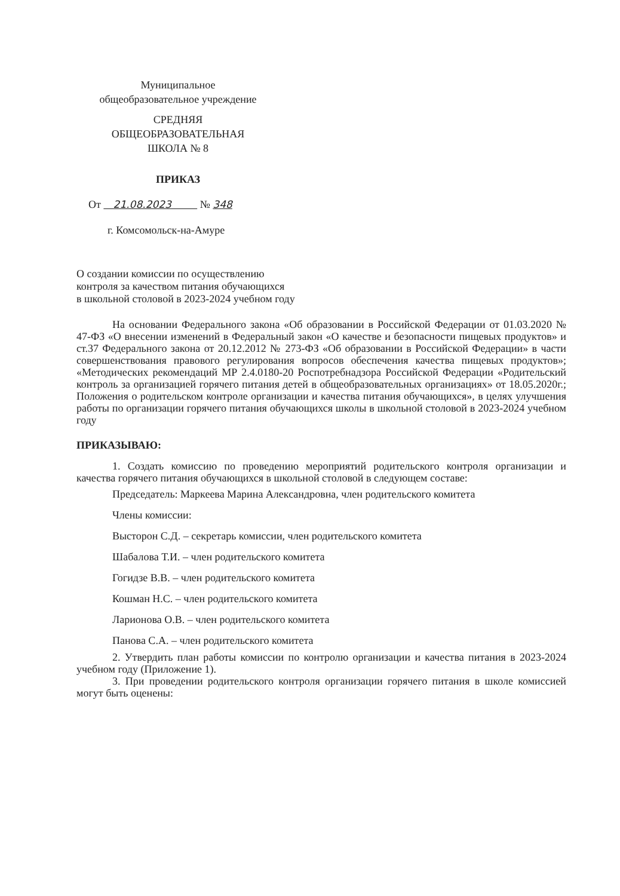Муниципальное
общеобразовательное учреждение
СРЕДНЯЯ
ОБЩЕОБРАЗОВАТЕЛЬНАЯ
ШКОЛА № 8
ПРИКАЗ
От 21.08.2023 № 348
г. Комсомольск-на-Амуре
О создании комиссии по осуществлению
контроля за качеством питания обучающихся
в школьной столовой в 2023-2024 учебном году
На основании Федерального закона «Об образовании в Российской Федерации от 01.03.2020 № 47-ФЗ «О внесении изменений в Федеральный закон «О качестве и безопасности пищевых продуктов» и ст.37 Федерального закона от 20.12.2012 № 273-ФЗ «Об образовании в Российской Федерации» в части совершенствования правового регулирования вопросов обеспечения качества пищевых продуктов»; «Методических рекомендаций МР 2.4.0180-20 Роспотребнадзора Российской Федерации «Родительский контроль за организацией горячего питания детей в общеобразовательных организациях» от 18.05.2020г.; Положения о родительском контроле организации и качества питания обучающихся», в целях улучшения работы по организации горячего питания обучающихся школы в школьной столовой в 2023-2024 учебном году
ПРИКАЗЫВАЮ:
1. Создать комиссию по проведению мероприятий родительского контроля организации и качества горячего питания обучающихся в школьной столовой в следующем составе:
Председатель: Маркеева Марина Александровна, член родительского комитета
Члены комиссии:
Высторон С.Д. – секретарь комиссии, член родительского комитета
Шабалова Т.И. – член родительского комитета
Гогидзе В.В. – член родительского комитета
Кошман Н.С. – член родительского комитета
Ларионова О.В. – член родительского комитета
Панова С.А. – член родительского комитета
2. Утвердить план работы комиссии по контролю организации и качества питания в 2023-2024 учебном году (Приложение 1).
3. При проведении родительского контроля организации горячего питания в школе комиссией могут быть оценены: